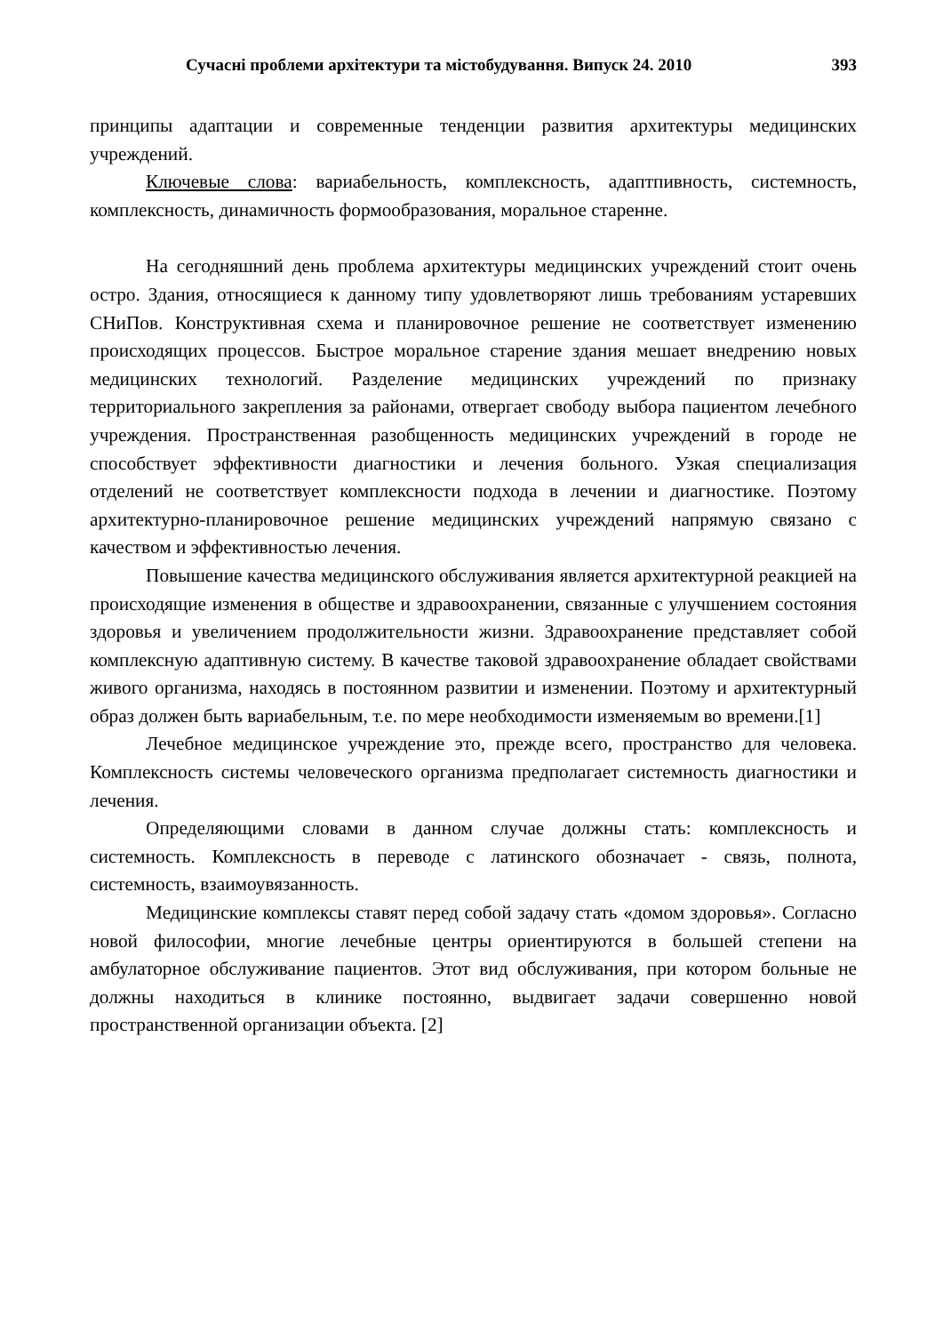Сучасні проблеми архітектури та містобудування. Випуск 24. 2010 393
принципы адаптации и современные тенденции развития архитектуры медицинских учреждений.
Ключевые слова: вариабельность, комплексность, адаптпивность, системность, комплексность, динамичность формообразования, моральное старенне.
На сегодняшний день проблема архитектуры медицинских учреждений стоит очень остро. Здания, относящиеся к данному типу удовлетворяют лишь требованиям устаревших СНиПов. Конструктивная схема и планировочное решение не соответствует изменению происходящих процессов. Быстрое моральное старение здания мешает внедрению новых медицинских технологий. Разделение медицинских учреждений по признаку территориального закрепления за районами, отвергает свободу выбора пациентом лечебного учреждения. Пространственная разобщенность медицинских учреждений в городе не способствует эффективности диагностики и лечения больного. Узкая специализация отделений не соответствует комплексности подхода в лечении и диагностике. Поэтому архитектурно-планировочное решение медицинских учреждений напрямую связано с качеством и эффективностью лечения.
Повышение качества медицинского обслуживания является архитектурной реакцией на происходящие изменения в обществе и здравоохранении, связанные с улучшением состояния здоровья и увеличением продолжительности жизни. Здравоохранение представляет собой комплексную адаптивную систему. В качестве таковой здравоохранение обладает свойствами живого организма, находясь в постоянном развитии и изменении. Поэтому и архитектурный образ должен быть вариабельным, т.е. по мере необходимости изменяемым во времени.[1]
Лечебное медицинское учреждение это, прежде всего, пространство для человека. Комплексность системы человеческого организма предполагает системность диагностики и лечения.
Определяющими словами в данном случае должны стать: комплексность и системность. Комплексность в переводе с латинского обозначает - связь, полнота, системность, взаимоувязанность.
Медицинские комплексы ставят перед собой задачу стать «домом здоровья». Согласно новой философии, многие лечебные центры ориентируются в большей степени на амбулаторное обслуживание пациентов. Этот вид обслуживания, при котором больные не должны находиться в клинике постоянно, выдвигает задачи совершенно новой пространственной организации объекта. [2]